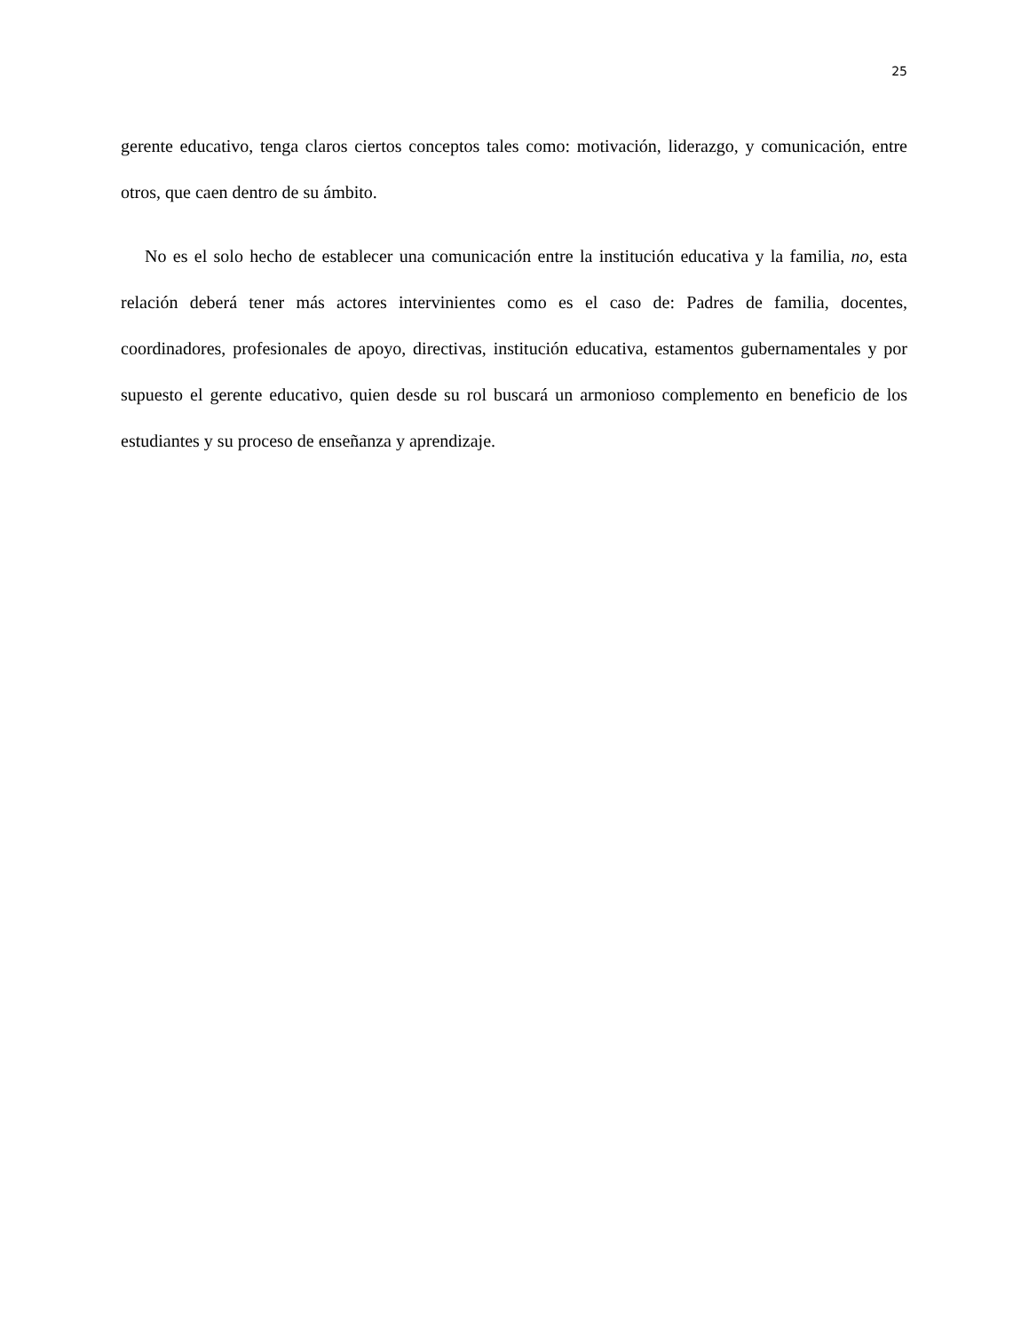25
gerente educativo, tenga claros ciertos conceptos tales como: motivación, liderazgo, y comunicación, entre otros, que caen dentro de su ámbito.
No es el solo hecho de establecer una comunicación entre la institución educativa y la familia, no, esta relación deberá tener más actores intervinientes como es el caso de: Padres de familia, docentes, coordinadores, profesionales de apoyo, directivas, institución educativa, estamentos gubernamentales y por supuesto el gerente educativo, quien desde su rol buscará un armonioso complemento en beneficio de los estudiantes y su proceso de enseñanza y aprendizaje.